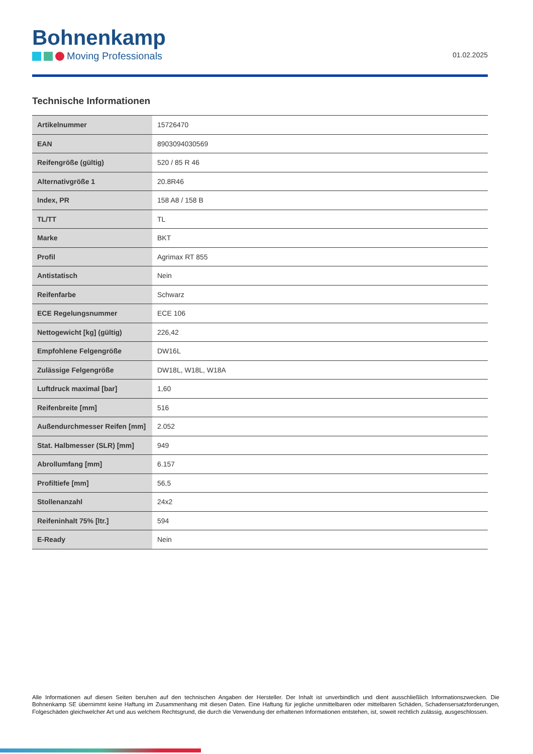Bohnenkamp
Moving Professionals
01.02.2025
Technische Informationen
| Artikelnummer | 15726470 |
| EAN | 8903094030569 |
| Reifengröße (gültig) | 520 / 85 R 46 |
| Alternativgröße 1 | 20.8R46 |
| Index, PR | 158 A8 / 158 B |
| TL/TT | TL |
| Marke | BKT |
| Profil | Agrimax RT 855 |
| Antistatisch | Nein |
| Reifenfarbe | Schwarz |
| ECE Regelungsnummer | ECE 106 |
| Nettogewicht [kg] (gültig) | 226,42 |
| Empfohlene Felgengröße | DW16L |
| Zulässige Felgengröße | DW18L, W18L, W18A |
| Luftdruck maximal [bar] | 1,60 |
| Reifenbreite [mm] | 516 |
| Außendurchmesser Reifen [mm] | 2.052 |
| Stat. Halbmesser (SLR) [mm] | 949 |
| Abrollumfang [mm] | 6.157 |
| Profiltiefe [mm] | 56,5 |
| Stollenanzahl | 24x2 |
| Reifeninhalt 75% [ltr.] | 594 |
| E-Ready | Nein |
Alle Informationen auf diesen Seiten beruhen auf den technischen Angaben der Hersteller. Der Inhalt ist unverbindlich und dient ausschließlich Informationszwecken. Die Bohnenkamp SE übernimmt keine Haftung im Zusammenhang mit diesen Daten. Eine Haftung für jegliche unmittelbaren oder mittelbaren Schäden, Schadensersatzforderungen, Folgeschäden gleichwelcher Art und aus welchem Rechtsgrund, die durch die Verwendung der erhaltenen Informationen entstehen, ist, soweit rechtlich zulässig, ausgeschlossen.